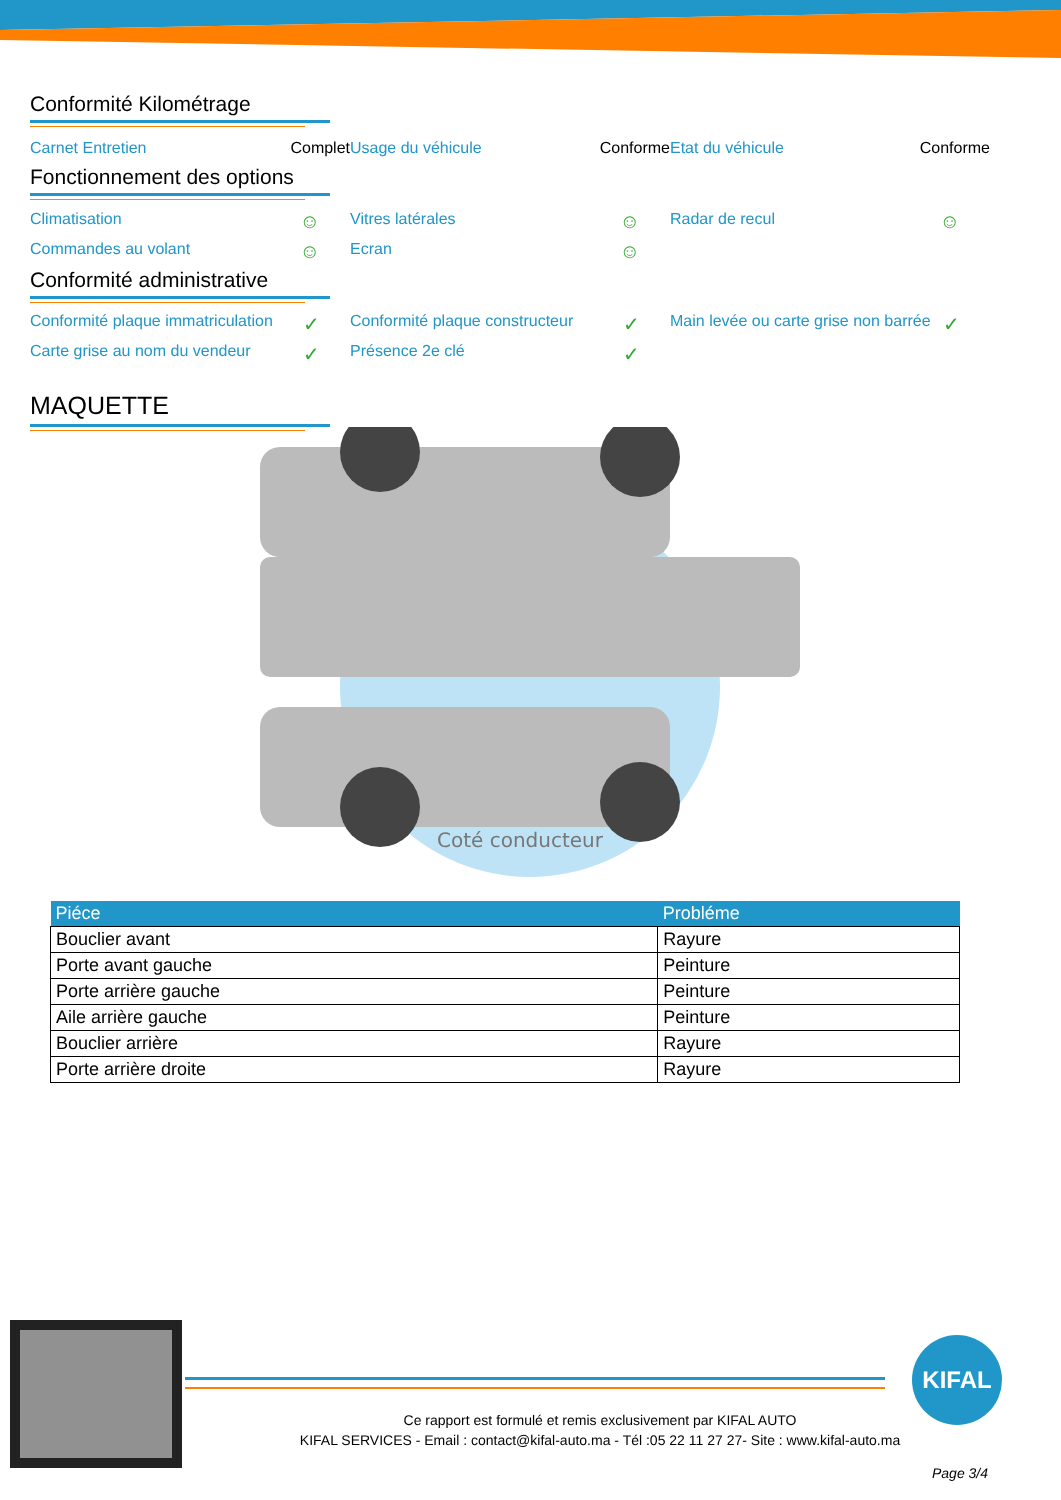Conformité Kilométrage
Carnet Entretien Complet Usage du véhicule Conforme Etat du véhicule Conforme
Fonctionnement des options
Climatisation ☺
Vitres latérales ☺
Radar de recul ☺
Commandes au volant ☺
Ecran ☺
Conformité administrative
Conformité plaque immatriculation ✓
Conformité plaque constructeur ✓
Main levée ou carte grise non barrée ✓
Carte grise au nom du vendeur ✓
Présence 2e clé ✓
MAQUETTE
Coté conducteur
| Piéce | Probléme |
| --- | --- |
| Bouclier avant | Rayure |
| Porte avant gauche | Peinture |
| Porte arrière gauche | Peinture |
| Aile arrière gauche | Peinture |
| Bouclier arrière | Rayure |
| Porte arrière droite | Rayure |
KIFAL
Ce rapport est formulé et remis exclusivement par KIFAL AUTO
KIFAL SERVICES - Email : contact@kifal-auto.ma - Tél :05 22 11 27 27- Site : www.kifal-auto.ma
Page 3/4